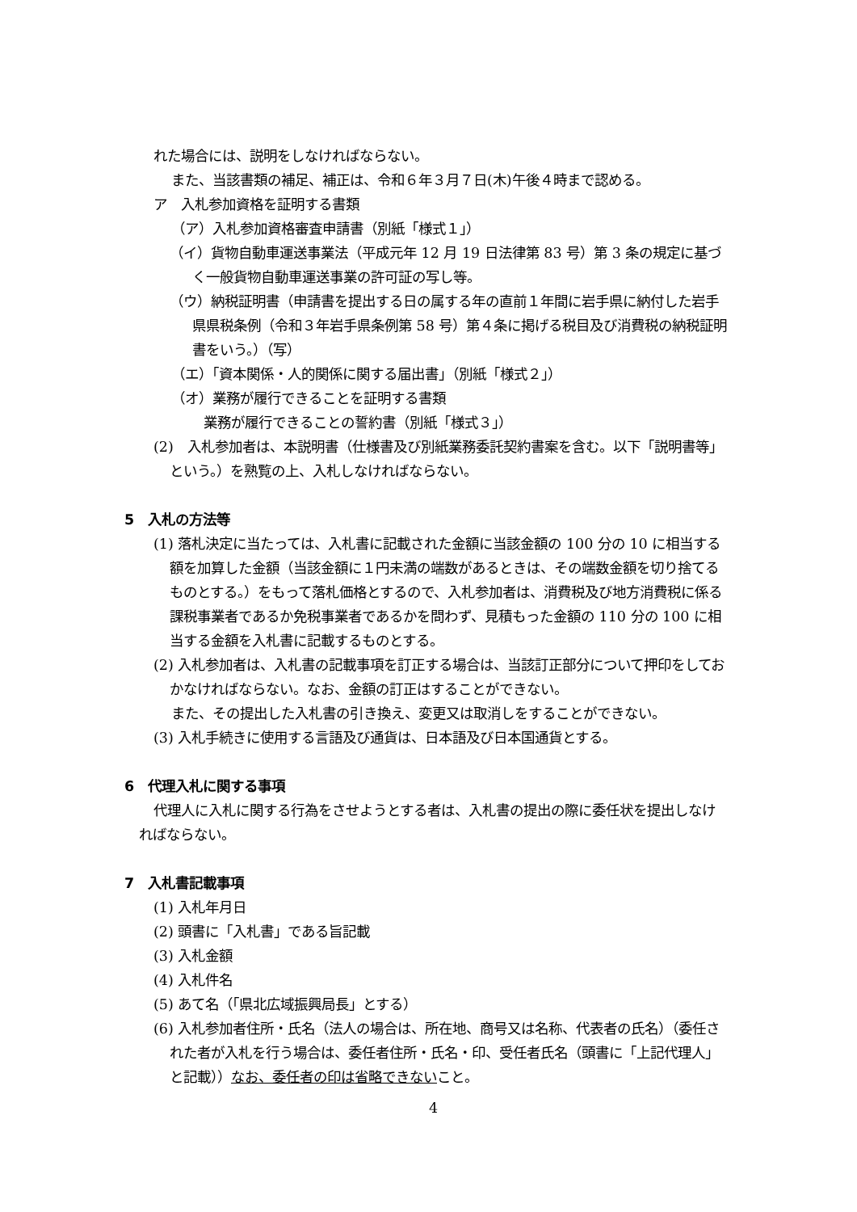れた場合には、説明をしなければならない。
また、当該書類の補足、補正は、令和６年３月７日(木)午後４時まで認める。
ア　入札参加資格を証明する書類
（ア）入札参加資格審査申請書（別紙「様式１」）
（イ）貨物自動車運送事業法（平成元年 12 月 19 日法律第 83 号）第 3 条の規定に基づく一般貨物自動車運送事業の許可証の写し等。
（ウ）納税証明書（申請書を提出する日の属する年の直前１年間に岩手県に納付した岩手県県税条例（令和３年岩手県条例第 58 号）第４条に掲げる税目及び消費税の納税証明書をいう。）（写）
（エ）「資本関係・人的関係に関する届出書」（別紙「様式２」）
（オ）業務が履行できることを証明する書類
業務が履行できることの誓約書（別紙「様式３」）
(2)　入札参加者は、本説明書（仕様書及び別紙業務委託契約書案を含む。以下「説明書等」という。）を熟覧の上、入札しなければならない。
5　入札の方法等
(1) 落札決定に当たっては、入札書に記載された金額に当該金額の 100 分の 10 に相当する額を加算した金額（当該金額に１円未満の端数があるときは、その端数金額を切り捨てるものとする。）をもって落札価格とするので、入札参加者は、消費税及び地方消費税に係る課税事業者であるか免税事業者であるかを問わず、見積もった金額の 110 分の 100 に相当する金額を入札書に記載するものとする。
(2) 入札参加者は、入札書の記載事項を訂正する場合は、当該訂正部分について押印をしておかなければならない。なお、金額の訂正はすることができない。
また、その提出した入札書の引き換え、変更又は取消しをすることができない。
(3) 入札手続きに使用する言語及び通貨は、日本語及び日本国通貨とする。
6　代理入札に関する事項
代理人に入札に関する行為をさせようとする者は、入札書の提出の際に委任状を提出しなければならない。
7　入札書記載事項
(1) 入札年月日
(2) 頭書に「入札書」である旨記載
(3) 入札金額
(4) 入札件名
(5) あて名（「県北広域振興局長」とする）
(6) 入札参加者住所・氏名（法人の場合は、所在地、商号又は名称、代表者の氏名）（委任された者が入札を行う場合は、委任者住所・氏名・印、受任者氏名（頭書に「上記代理人」と記載））なお、委任者の印は省略できないこと。
4